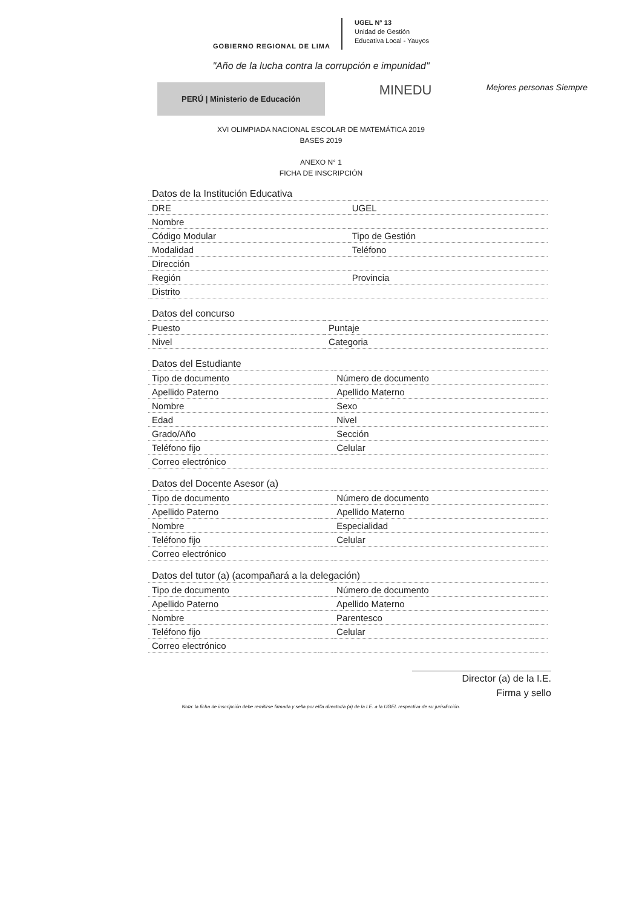GOBIERNO REGIONAL DE LIMA
UGEL N° 13
Unidad de Gestión
Educativa Local - Yauyos
"Año de la lucha contra la corrupción e impunidad"
PERÚ | Ministerio de Educación
MINEDU
Mejores personas Siempre
XVI OLIMPIADA NACIONAL ESCOLAR DE MATEMÁTICA 2019
BASES 2019
ANEXO N° 1
FICHA DE INSCRIPCIÓN
| Datos de la Institución Educativa | | | |
| DRE | | UGEL | |
| Nombre | | | |
| Código Modular | | Tipo de Gestión | |
| Modalidad | | Teléfono | |
| Dirección | | | |
| Región | | Provincia | |
| Distrito | | | |
| Datos del concurso | | | |
| Puesto | | Puntaje | |
| Nivel | | Categoria | |
| Datos del Estudiante | | | |
| Tipo de documento | | Número de documento | |
| Apellido Paterno | | Apellido Materno | |
| Nombre | | Sexo | |
| Edad | | Nivel | |
| Grado/Año | | Sección | |
| Teléfono fijo | | Celular | |
| Correo electrónico | | | |
| Datos del Docente Asesor (a) | | | |
| Tipo de documento | | Número de documento | |
| Apellido Paterno | | Apellido Materno | |
| Nombre | | Especialidad | |
| Teléfono fijo | | Celular | |
| Correo electrónico | | | |
| Datos del tutor (a) (acompañará a la delegación) | | | |
| Tipo de documento | | Número de documento | |
| Apellido Paterno | | Apellido Materno | |
| Nombre | | Parentesco | |
| Teléfono fijo | | Celular | |
| Correo electrónico | | | |
Director (a) de la I.E.
Firma y sello
Nota: la ficha de inscripción debe remitirse firmada y sella por el/la director/a (a) de la I.E. a la UGEL respectiva de su jurisdicción.